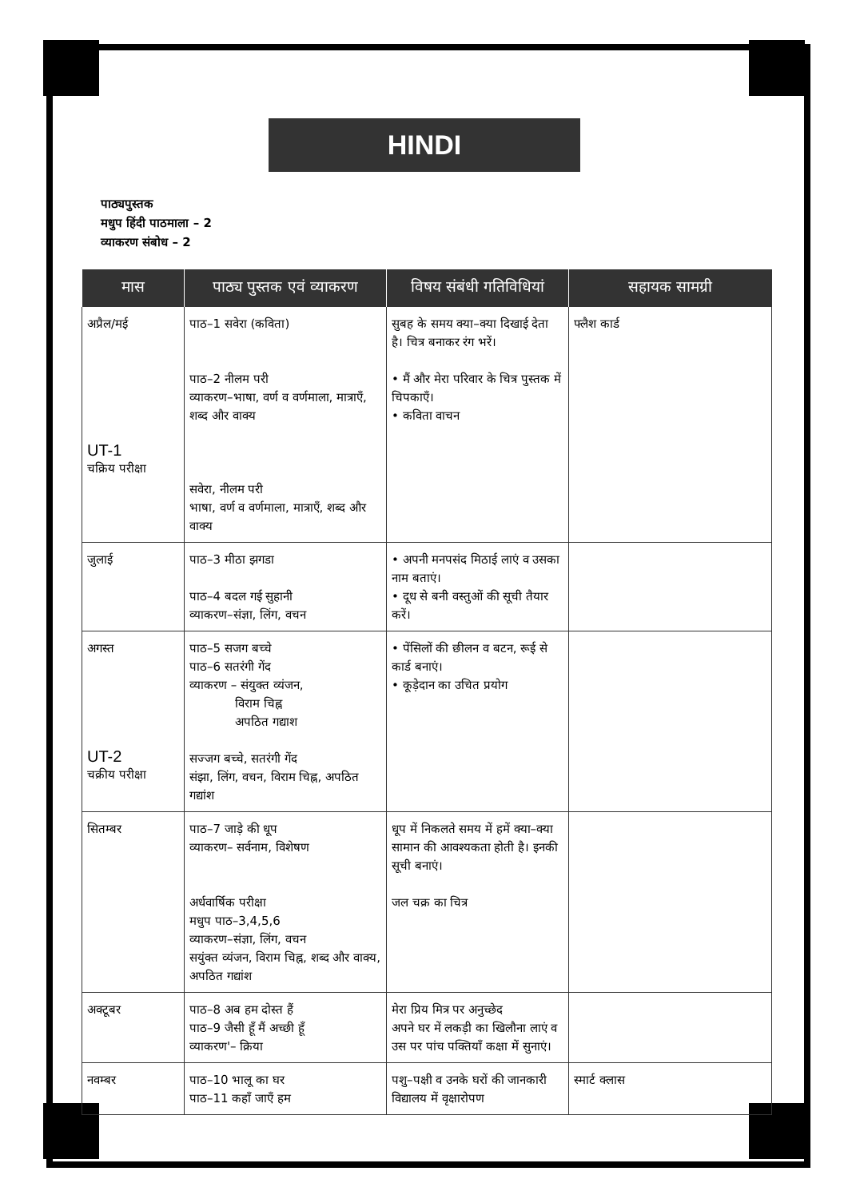HINDI
पाठ्यपुस्तक
मधुप हिंदी पाठमाला – 2
व्याकरण संबोध – 2
| मास | पाठ्य पुस्तक एवं व्याकरण | विषय संबंधी गतिविधियां | सहायक सामग्री |
| --- | --- | --- | --- |
| अप्रैल/मई UT-1 चक्रिय परीक्षा | पाठ–1 सवेरा (कविता) पाठ–2 नीलम परी व्याकरण–भाषा, वर्ण व वर्णमाला, मात्राएँ, शब्द और वाक्य सवेरा, नीलम परी भाषा, वर्ण व वर्णमाला, मात्राएँ, शब्द और वाक्य | सुबह के समय क्या–क्या दिखाई देता है। चित्र बनाकर रंग भरें। • मैं और मेरा परिवार के चित्र पुस्तक में चिपकाएँ। • कविता वाचन | फ्लैश कार्ड |
| जुलाई | पाठ–3 मीठा झगडा पाठ–4 बदल गई सुहानी व्याकरण–संज्ञा, लिंग, वचन | • अपनी मनपसंद मिठाई लाएं व उसका नाम बताएं। • दूध से बनी वस्तुओं की सूची तैयार करें। | |
| अगस्त UT-2 चक्रीय परीक्षा | पाठ–5 सजग बच्चे पाठ–6 सतरंगी गेंद व्याकरण – संयुक्त व्यंजन, विराम चिह्न अपठित गद्याश सज्जग बच्चे, सतरंगी गेंद संझा, लिंग, वचन, विराम चिह्न, अपठित गद्यांश | • पेंसिलों की छीलन व बटन, रूई से कार्ड बनाएं। • कूड़ेदान का उचित प्रयोग | |
| सितम्बर | पाठ–7 जाड़े की धूप व्याकरण– सर्वनाम, विशेषण अर्धवार्षिक परीक्षा मधुप पाठ–3,4,5,6 व्याकरण–संज्ञा, लिंग, वचन सयुंक्त व्यंजन, विराम चिह्न, शब्द और वाक्य, अपठित गद्यांश | धूप में निकलते समय में हमें क्या–क्या सामान की आवश्यकता होती है। इनकी सूची बनाएं। जल चक्र का चित्र | |
| अक्टूबर | पाठ–8 अब हम दोस्त हैं पाठ–9 जैसी हूँ मैं अच्छी हूँ व्याकरण'– क्रिया | मेरा प्रिय मित्र पर अनुच्छेद अपने घर में लकड़ी का खिलौना लाएं व उस पर पांच पक्तियाँ कक्षा में सुनाएं। | |
| नवम्बर | पाठ–10 भालू का घर पाठ–11 कहाँ जाएँ हम | पशु–पक्षी व उनके घरों की जानकारी विद्यालय में वृक्षारोपण | स्मार्ट क्लास |